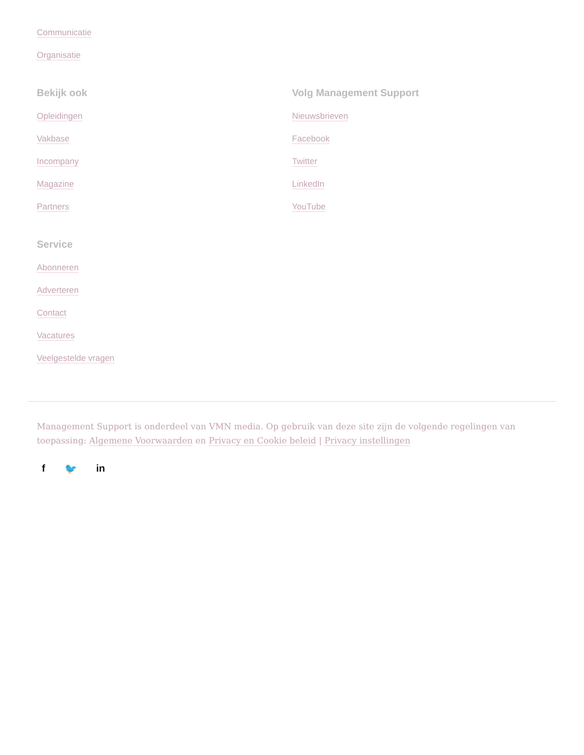Communicatie
Organisatie
Bekijk ook
Opleidingen
Vakbase
Incompany
Magazine
Partners
Volg Management Support
Nieuwsbrieven
Facebook
Twitter
LinkedIn
YouTube
Service
Abonneren
Adverteren
Contact
Vacatures
Veelgestelde vragen
Management Support is onderdeel van VMN media. Op gebruik van deze site zijn de volgende regelingen van toepassing: Algemene Voorwaarden en Privacy en Cookie beleid | Privacy instellingen
f 🐦 in